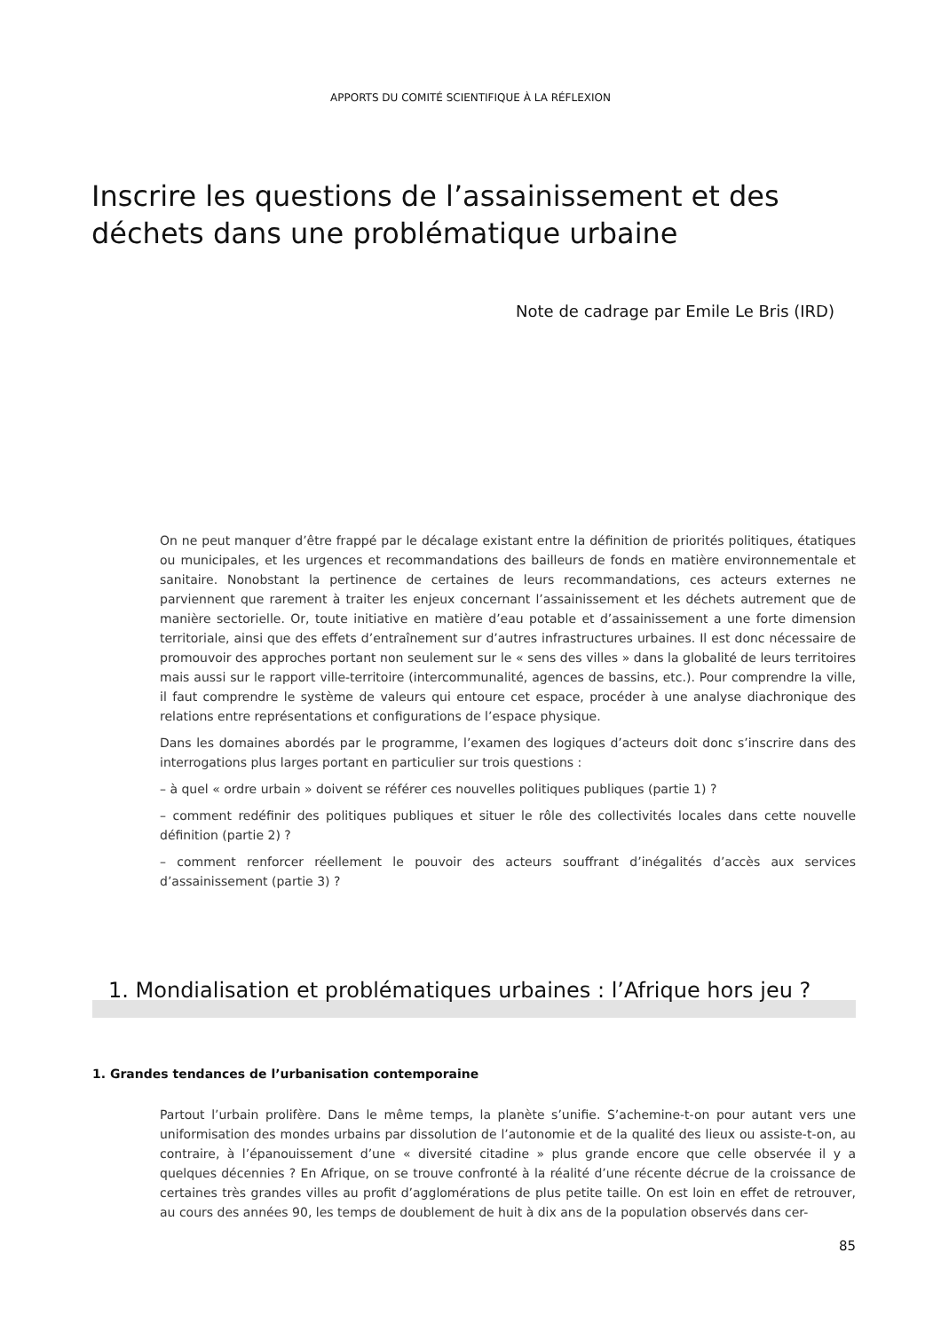APPORTS DU COMITÉ SCIENTIFIQUE À LA RÉFLEXION
Inscrire les questions de l’assainissement et des déchets dans une problématique urbaine
Note de cadrage par Emile Le Bris (IRD)
On ne peut manquer d’être frappé par le décalage existant entre la définition de priorités politiques, étatiques ou municipales, et les urgences et recommandations des bailleurs de fonds en matière environnementale et sanitaire. Nonobstant la pertinence de certaines de leurs recommandations, ces acteurs externes ne parviennent que rarement à traiter les enjeux concernant l’assainissement et les déchets autrement que de manière sectorielle. Or, toute initiative en matière d’eau potable et d’assainissement a une forte dimension territoriale, ainsi que des effets d’entraînement sur d’autres infrastructures urbaines. Il est donc nécessaire de promouvoir des approches portant non seulement sur le « sens des villes » dans la globalité de leurs territoires mais aussi sur le rapport ville-territoire (intercommunalité, agences de bassins, etc.). Pour comprendre la ville, il faut comprendre le système de valeurs qui entoure cet espace, procéder à une analyse diachronique des relations entre représentations et configurations de l’espace physique.
Dans les domaines abordés par le programme, l’examen des logiques d’acteurs doit donc s’inscrire dans des interrogations plus larges portant en particulier sur trois questions :
– à quel « ordre urbain » doivent se référer ces nouvelles politiques publiques (partie 1) ?
– comment redéfinir des politiques publiques et situer le rôle des collectivités locales dans cette nouvelle définition (partie 2) ?
– comment renforcer réellement le pouvoir des acteurs souffrant d’inégalités d’accès aux services d’assainissement (partie 3) ?
1. Mondialisation et problématiques urbaines : l’Afrique hors jeu ?
1. Grandes tendances de l’urbanisation contemporaine
Partout l’urbain prolifère. Dans le même temps, la planète s’unifie. S’achemine-t-on pour autant vers une uniformisation des mondes urbains par dissolution de l’autonomie et de la qualité des lieux ou assiste-t-on, au contraire, à l’épanouissement d’une « diversité citadine » plus grande encore que celle observée il y a quelques décennies ? En Afrique, on se trouve confronté à la réalité d’une récente décrue de la croissance de certaines très grandes villes au profit d’agglomérations de plus petite taille. On est loin en effet de retrouver, au cours des années 90, les temps de doublement de huit à dix ans de la population observés dans cer-
85